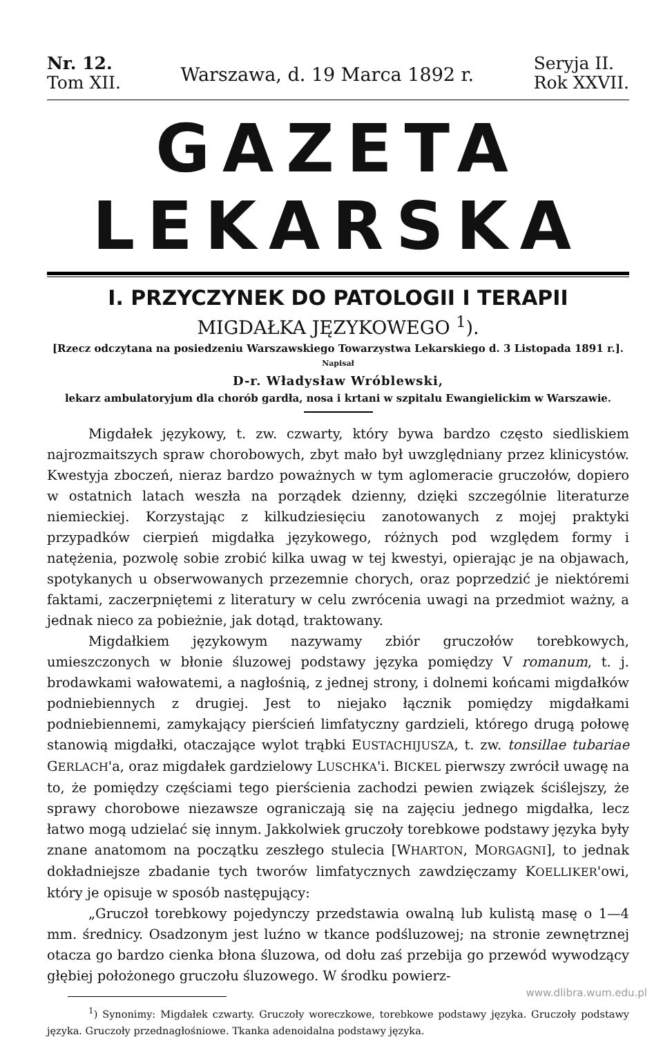Nr. 12.
Tom XII.
Warszawa, d. 19 Marca 1892 r.
Seryja II.
Rok XXVII.
GAZETA LEKARSKA
I. PRZYCZYNEK DO PATOLOGII I TERAPII
MIGDAŁKA JĘZYKOWEGO <sup>1</sup>).
[Rzecz odczytana na posiedzeniu Warszawskiego Towarzystwa Lekarskiego d. 3 Listopada 1891 r.].
Napisał
D-r. Władysław Wróblewski,
lekarz ambulatoryjum dla chorób gardła, nosa i krtani w szpitalu Ewangielickim w Warszawie.
Migdałek językowy, t. zw. czwarty, który bywa bardzo często siedliskiem najrozmaitszych spraw chorobowych, zbyt mało był uwzględniany przez klinicystów. Kwestyja zboczeń, nieraz bardzo poważnych w tym aglomeracie gruczołów, dopiero w ostatnich latach weszła na porządek dzienny, dzięki szczególnie literaturze niemieckiej. Korzystając z kilkudziesięciu zanotowanych z mojej praktyki przypadków cierpień migdałka językowego, różnych pod względem formy i natężenia, pozwolę sobie zrobić kilka uwag w tej kwestyi, opierając je na objawach, spotykanych u obserwowanych przezemnie chorych, oraz poprzedzić je niektóremi faktami, zaczerpniętemi z literatury w celu zwrócenia uwagi na przedmiot ważny, a jednak nieco za pobieżnie, jak dotąd, traktowany.
Migdałkiem językowym nazywamy zbiór gruczołów torebkowych, umieszczonych w błonie śluzowej podstawy języka pomiędzy V romanum, t. j. brodawkami wałowatemi, a nagłośnią, z jednej strony, i dolnemi końcami migdałków podniebiennych z drugiej. Jest to niejako łącznik pomiędzy migdałkami podniebiennemi, zamykający pierścień limfatyczny gardzieli, którego drugą połowę stanowią migdałki, otaczające wylot trąbki EUSTACHIJUSZA, t. zw. tonsillae tubariae GERLACH'a, oraz migdałek gardzielowy LUSCHKA'i. BICKEL pierwszy zwrócił uwagę na to, że pomiędzy częściami tego pierścienia zachodzi pewien związek ściślejszy, że sprawy chorobowe niezawsze ograniczają się na zajęciu jednego migdałka, lecz łatwo mogą udzielać się innym. Jakkolwiek gruczoły torebkowe podstawy języka były znane anatomom na początku zeszłego stulecia [WHARTON, MORGAGNI], to jednak dokładniejsze zbadanie tych tworów limfatycznych zawdzięczamy KOELLIKER'owi, który je opisuje w sposób następujący:
„Gruczoł torebkowy pojedynczy przedstawia owalną lub kulistą masę o 1—4 mm. średnicy. Osadzonym jest luźno w tkance podśluzowej; na stronie zewnętrznej otacza go bardzo cienka błona śluzowa, od dołu zaś przebija go przewód wywodzący głębiej położonego gruczołu śluzowego. W środku powierz-
<sup>1</sup>) Synonimy: Migdałek czwarty. Gruczoły woreczkowe, torebkowe podstawy języka. Gruczoły podstawy języka. Gruczoły przednagłośniowe. Tkanka adenoidalna podstawy języka.
www.dlibra.wum.edu.pl